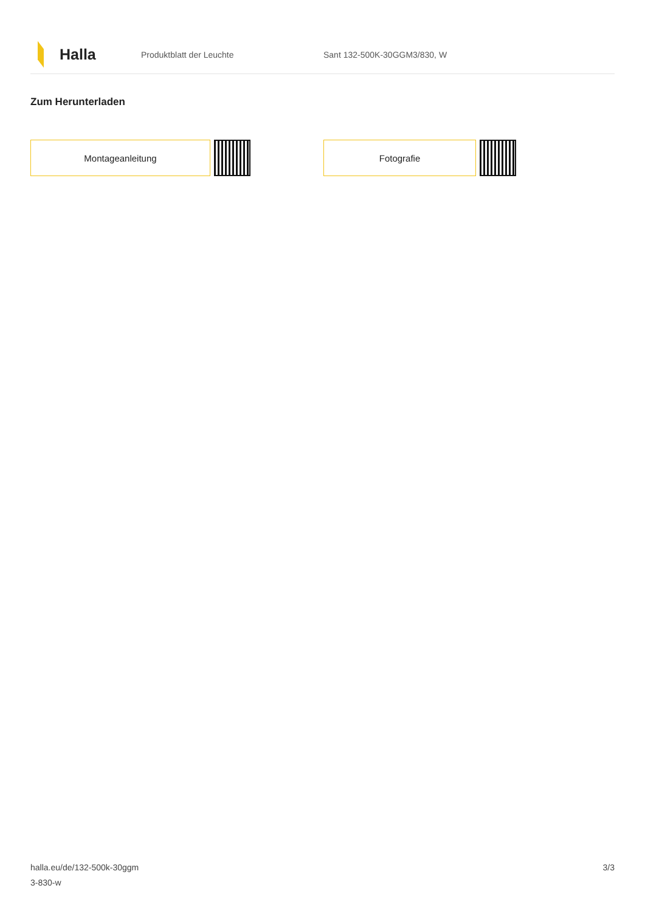Halla
Produktblatt der Leuchte Sant 132-500K-30GGM3/830, W
Zum Herunterladen
Montageanleitung Fotografie
halla.eu/de/132-500k-30ggm
3-830-w
3/3